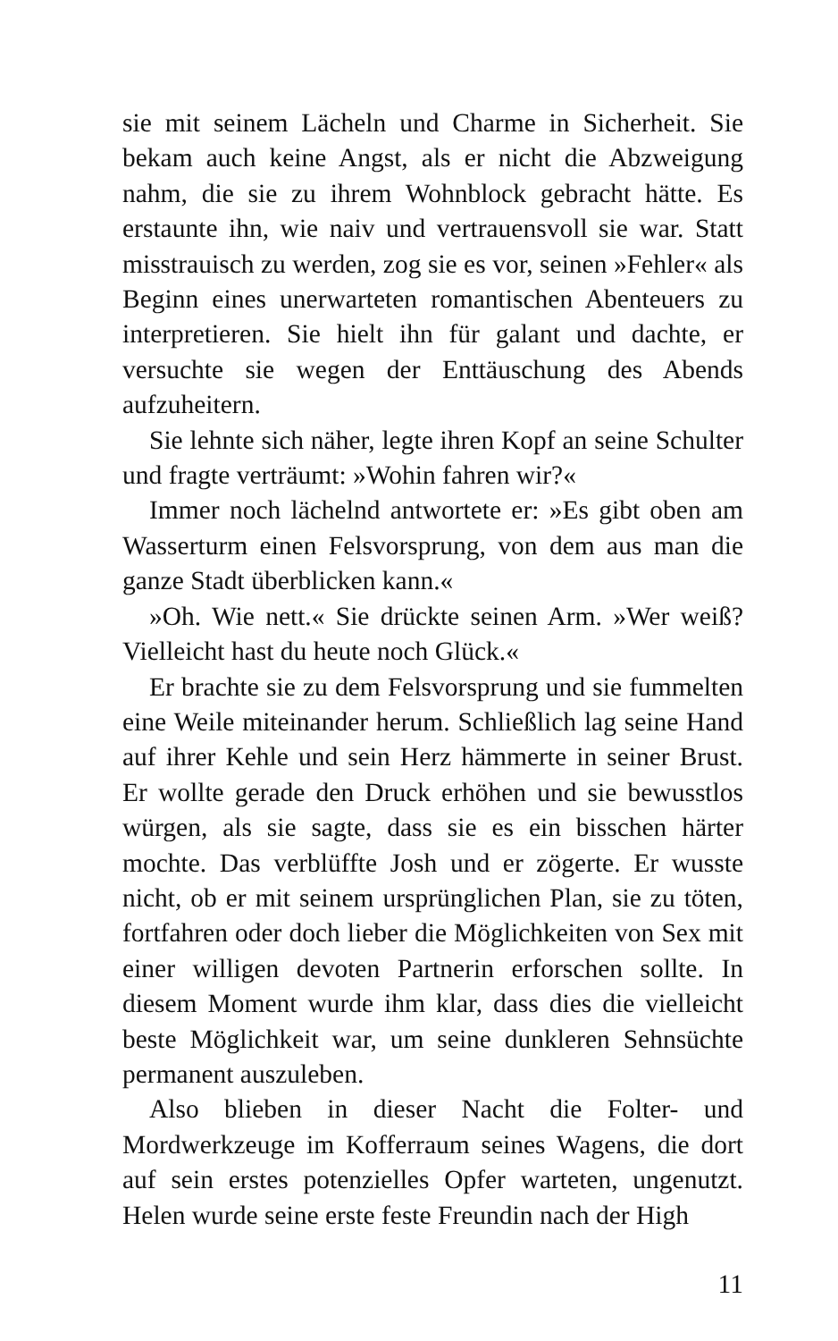sie mit seinem Lächeln und Charme in Sicherheit. Sie bekam auch keine Angst, als er nicht die Abzweigung nahm, die sie zu ihrem Wohnblock gebracht hätte. Es erstaunte ihn, wie naiv und vertrauensvoll sie war. Statt misstrauisch zu werden, zog sie es vor, seinen »Fehler« als Beginn eines unerwarteten romantischen Abenteuers zu interpretieren. Sie hielt ihn für galant und dachte, er versuchte sie wegen der Enttäuschung des Abends aufzuheitern.
Sie lehnte sich näher, legte ihren Kopf an seine Schulter und fragte verträumt: »Wohin fahren wir?«
Immer noch lächelnd antwortete er: »Es gibt oben am Wasserturm einen Felsvorsprung, von dem aus man die ganze Stadt überblicken kann.«
»Oh. Wie nett.« Sie drückte seinen Arm. »Wer weiß? Vielleicht hast du heute noch Glück.«
Er brachte sie zu dem Felsvorsprung und sie fummelten eine Weile miteinander herum. Schließlich lag seine Hand auf ihrer Kehle und sein Herz hämmerte in seiner Brust. Er wollte gerade den Druck erhöhen und sie bewusstlos würgen, als sie sagte, dass sie es ein bisschen härter mochte. Das verblüffte Josh und er zögerte. Er wusste nicht, ob er mit seinem ursprünglichen Plan, sie zu töten, fortfahren oder doch lieber die Möglichkeiten von Sex mit einer willigen devoten Partnerin erforschen sollte. In diesem Moment wurde ihm klar, dass dies die vielleicht beste Möglichkeit war, um seine dunkleren Sehnsüchte permanent auszuleben.
Also blieben in dieser Nacht die Folter- und Mordwerkzeuge im Kofferraum seines Wagens, die dort auf sein erstes potenzielles Opfer warteten, ungenutzt. Helen wurde seine erste feste Freundin nach der High
11